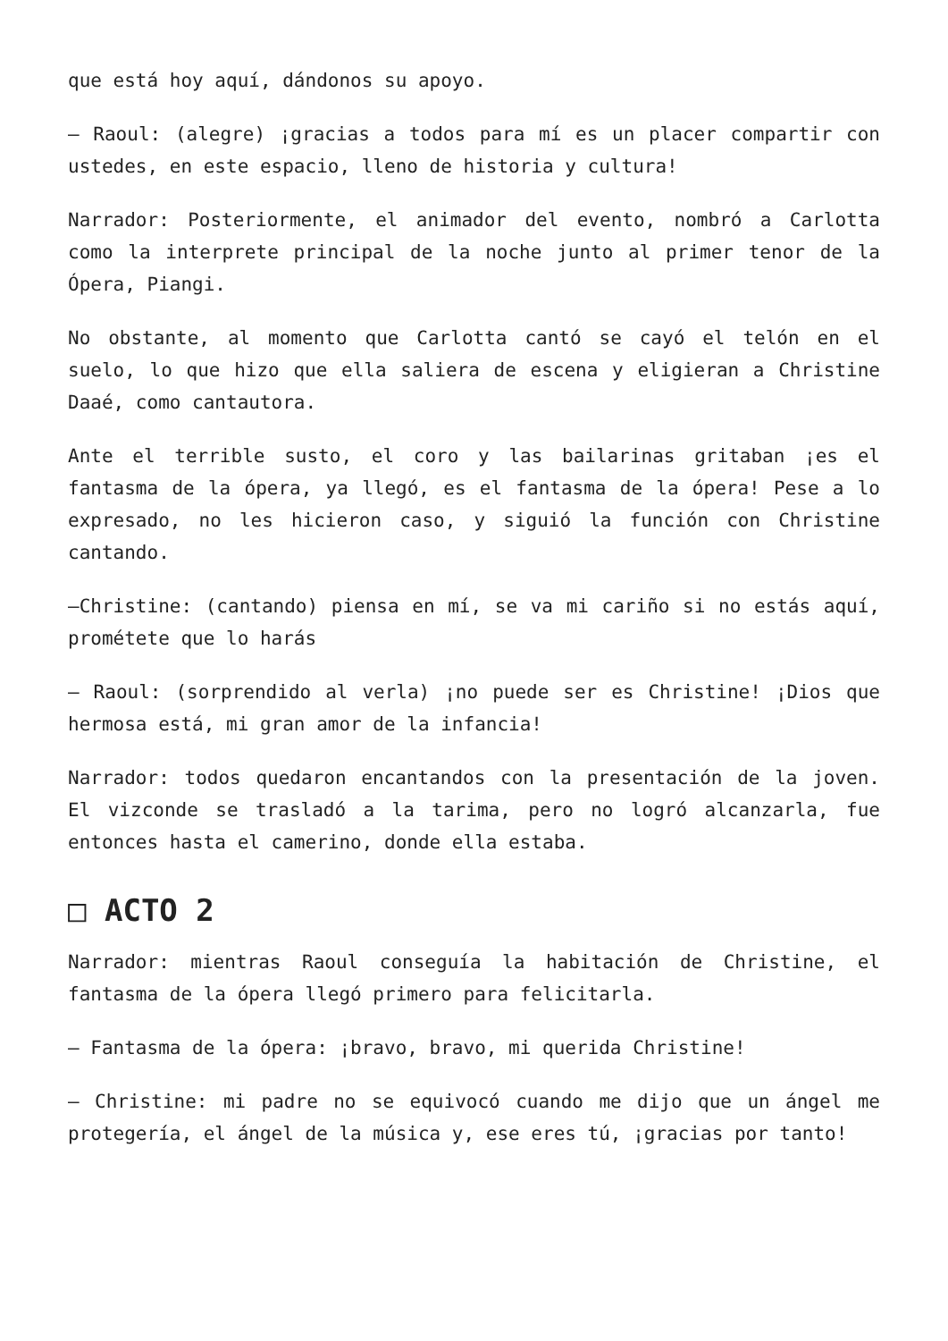que está hoy aquí, dándonos su apoyo.
– Raoul: (alegre) ¡gracias a todos para mí es un placer compartir con ustedes, en este espacio, lleno de historia y cultura!
Narrador: Posteriormente, el animador del evento, nombró a Carlotta como la interprete principal de la noche junto al primer tenor de la Ópera, Piangi.
No obstante, al momento que Carlotta cantó se cayó el telón en el suelo, lo que hizo que ella saliera de escena y eligieran a Christine Daaé, como cantautora.
Ante el terrible susto, el coro y las bailarinas gritaban ¡es el fantasma de la ópera, ya llegó, es el fantasma de la ópera! Pese a lo expresado, no les hicieron caso, y siguió la función con Christine cantando.
–Christine: (cantando) piensa en mí, se va mi cariño si no estás aquí, prométete que lo harás
– Raoul: (sorprendido al verla) ¡no puede ser es Christine! ¡Dios que hermosa está, mi gran amor de la infancia!
Narrador: todos quedaron encantandos con la presentación de la joven. El vizconde se trasladó a la tarima, pero no logró alcanzarla, fue entonces hasta el camerino, donde ella estaba.
□ ACTO 2
Narrador: mientras Raoul conseguía la habitación de Christine, el fantasma de la ópera llegó primero para felicitarla.
– Fantasma de la ópera: ¡bravo, bravo, mi querida Christine!
– Christine: mi padre no se equivocó cuando me dijo que un ángel me protegería, el ángel de la música y, ese eres tú, ¡gracias por tanto!